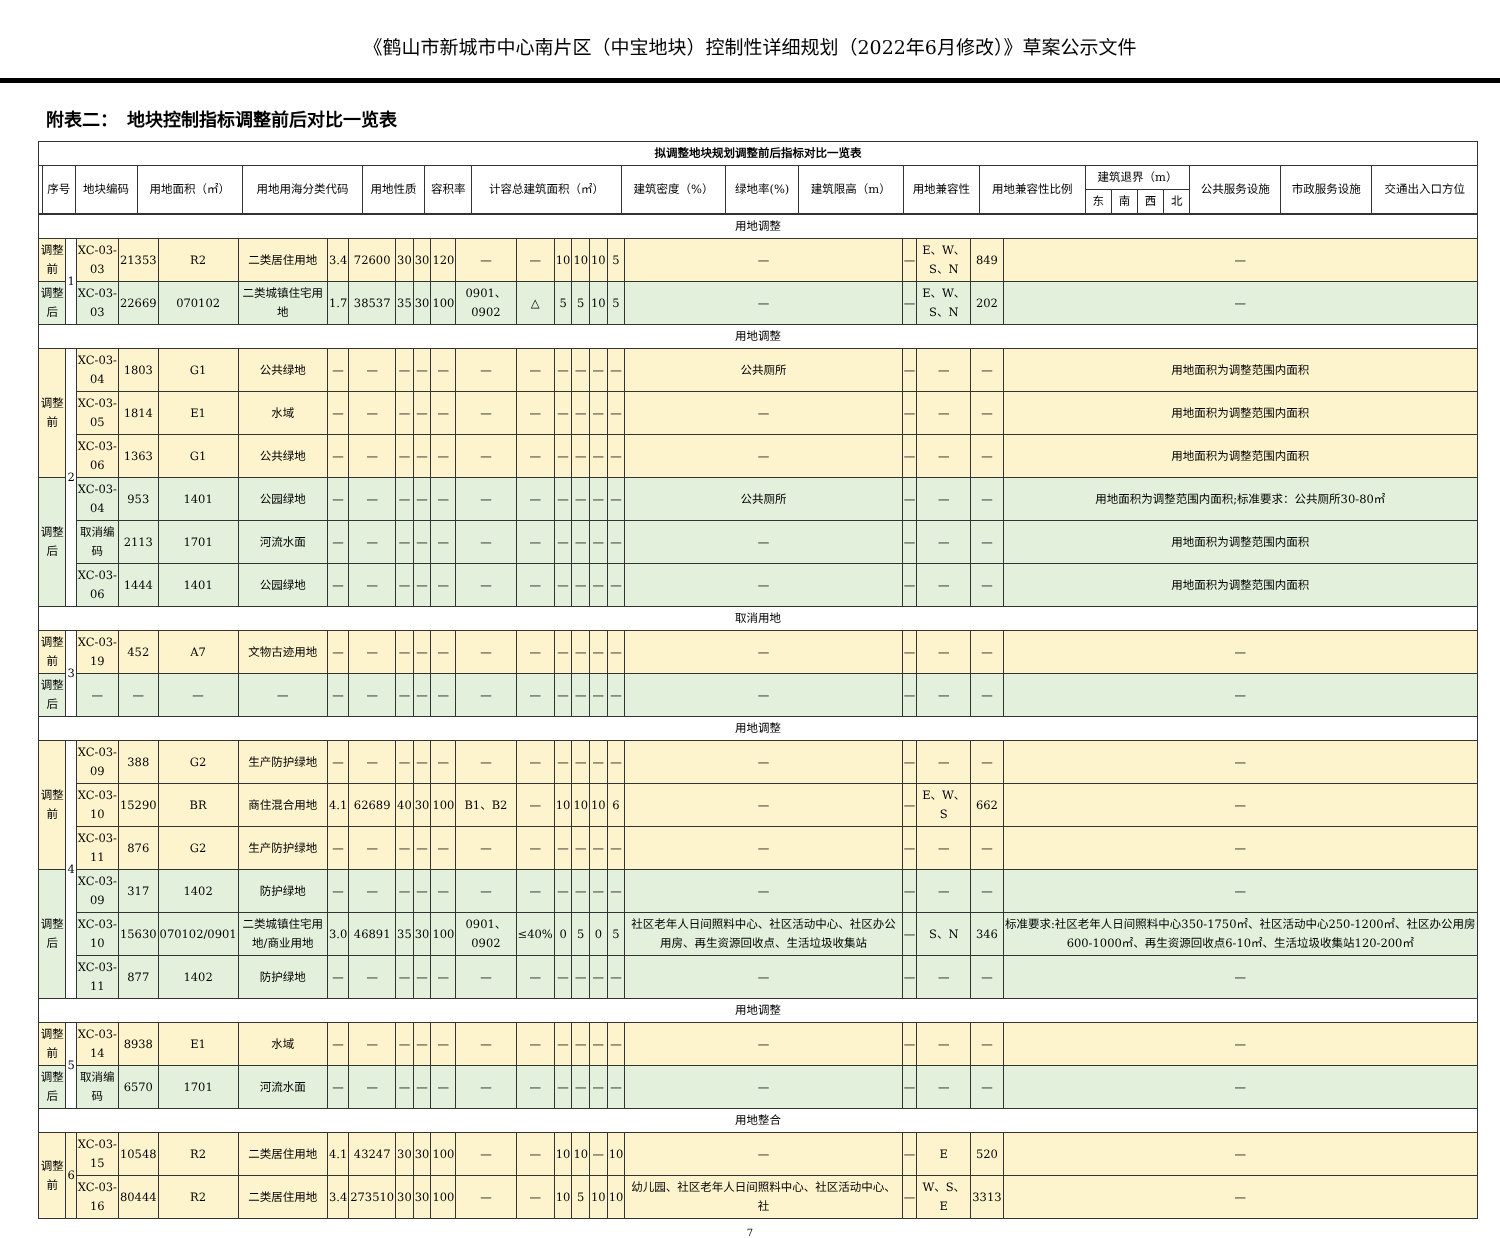《鹤山市新城市中心南片区（中宝地块）控制性详细规划（2022年6月修改）》草案公示文件
附表二：　地块控制指标调整前后对比一览表
| 拟调整地块规划调整前后指标对比一览表 | | | | | | | | | | | | | | | | | | | |
| --- | --- | --- | --- | --- | --- | --- | --- | --- | --- | --- | --- | --- | --- | --- | --- | --- | --- | --- | --- |
| | 序号 | 地块编码 | 用地面积（㎡） | 用地用海分类代码 | 用地性质 | 容积率 | 计容总建筑面积（㎡） | 建筑密度（%） | 绿地率(%) | 建筑限高（m） | 用地兼容性 | 用地兼容性比例 | 建筑退界（m） | | | | 公共服务设施 | 市政服务设施 | 交通出入口方位 |
| | | | | | | | | | | | | | 东 | 南 | 西 | 北 | | | |
| 用地调整 | | | | | | | | | | | | | | | | | | | | | |
| 调整前 | 1 | XC-03-03 | 21353 | R2 | 二类居住用地 | 3.4 | 72600 | 30 | 30 | 120 | — | — | 10 | 10 | 10 | 5 | — | — | E、W、S、N | 849 | — |
| 调整后 | | XC-03-03 | 22669 | 070102 | 二类城镇住宅用地 | 1.7 | 38537 | 35 | 30 | 100 | 0901、0902 | △ | 5 | 5 | 10 | 5 | — | — | E、W、S、N | 202 | — |
| 用地调整 | | | | | | | | | | | | | | | | | | | | | |
| 调整前 | 2 | XC-03-04 | 1803 | G1 | 公共绿地 | — | — | — | — | — | — | — | — | — | — | — | 公共厕所 | — | — | — | 用地面积为调整范围内面积 |
| | | XC-03-05 | 1814 | E1 | 水域 | — | — | — | — | — | — | — | — | — | — | — | — | — | — | — | 用地面积为调整范围内面积 |
| | | XC-03-06 | 1363 | G1 | 公共绿地 | — | — | — | — | — | — | — | — | — | — | — | — | — | — | — | 用地面积为调整范围内面积 |
| 调整后 | | XC-03-04 | 953 | 1401 | 公园绿地 | — | — | — | — | — | — | — | — | — | — | — | 公共厕所 | — | — | — | 用地面积为调整范围内面积;标准要求：公共厕所30-80㎡ |
| | | 取消编码 | 2113 | 1701 | 河流水面 | — | — | — | — | — | — | — | — | — | — | — | — | — | — | — | 用地面积为调整范围内面积 |
| | | XC-03-06 | 1444 | 1401 | 公园绿地 | — | — | — | — | — | — | — | — | — | — | — | — | — | — | — | 用地面积为调整范围内面积 |
| 取消用地 | | | | | | | | | | | | | | | | | | | | | |
| 调整前 | 3 | XC-03-19 | 452 | A7 | 文物古迹用地 | — | — | — | — | — | — | — | — | — | — | — | — | — | — | — | — |
| 调整后 | | — | — | — | — | — | — | — | — | — | — | — | — | — | — | — | — | — | — | — | — |
| 用地调整 | | | | | | | | | | | | | | | | | | | | | |
| 调整前 | 4 | XC-03-09 | 388 | G2 | 生产防护绿地 | — | — | — | — | — | — | — | — | — | — | — | — | — | — | — | — |
| | | XC-03-10 | 15290 | BR | 商住混合用地 | 4.1 | 62689 | 40 | 30 | 100 | B1、B2 | — | 10 | 10 | 10 | 6 | — | — | E、W、S | 662 | — |
| | | XC-03-11 | 876 | G2 | 生产防护绿地 | — | — | — | — | — | — | — | — | — | — | — | — | — | — | — | — |
| 调整后 | | XC-03-09 | 317 | 1402 | 防护绿地 | — | — | — | — | — | — | — | — | — | — | — | — | — | — | — | — |
| | | XC-03-10 | 15630 | 070102/0901 | 二类城镇住宅用地/商业用地 | 3.0 | 46891 | 35 | 30 | 100 | 0901、0902 | ≤40% | 0 | 5 | 0 | 5 | 社区老年人日间照料中心、社区活动中心、社区办公用房、再生资源回收点、生活垃圾收集站 | — | S、N | 346 | 标准要求:社区老年人日间照料中心350-1750㎡、社区活动中心250-1200㎡、社区办公用房600-1000㎡、再生资源回收点6-10㎡、生活垃圾收集站120-200㎡ |
| | | XC-03-11 | 877 | 1402 | 防护绿地 | — | — | — | — | — | — | — | — | — | — | — | — | — | — | — | — |
| 用地调整 | | | | | | | | | | | | | | | | | | | | | |
| 调整前 | 5 | XC-03-14 | 8938 | E1 | 水域 | — | — | — | — | — | — | — | — | — | — | — | — | — | — | — | — |
| 调整后 | | 取消编码 | 6570 | 1701 | 河流水面 | — | — | — | — | — | — | — | — | — | — | — | — | — | — | — | — |
| 用地整合 | | | | | | | | | | | | | | | | | | | | | |
| 调整前 | 6 | XC-03-15 | 10548 | R2 | 二类居住用地 | 4.1 | 43247 | 30 | 30 | 100 | — | — | 10 | 10 | — | 10 | — | — | E | 520 | — |
| | | XC-03-16 | 80444 | R2 | 二类居住用地 | 3.4 | 273510 | 30 | 30 | 100 | — | — | 10 | 5 | 10 | 10 | 幼儿园、社区老年人日间照料中心、社区活动中心、社 | — | W、S、E | 3313 | — |
7